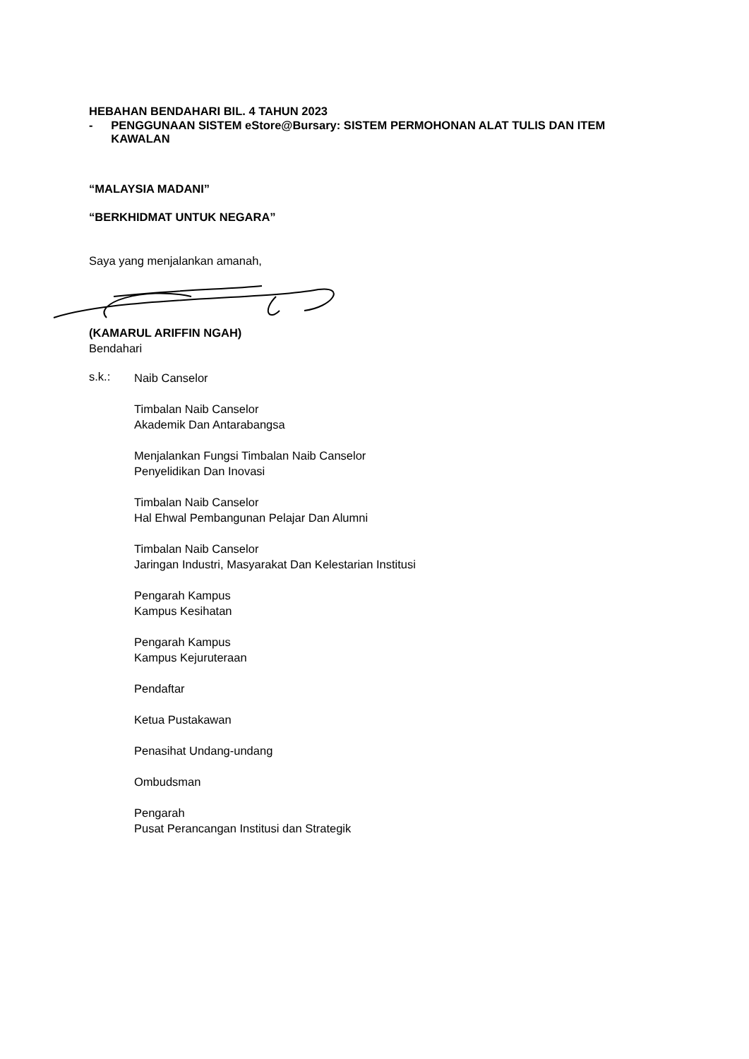HEBAHAN BENDAHARI BIL. 4 TAHUN 2023
- PENGGUNAAN SISTEM eStore@Bursary: SISTEM PERMOHONAN ALAT TULIS DAN ITEM KAWALAN
“MALAYSIA MADANI”
“BERKHIDMAT UNTUK NEGARA”
Saya yang menjalankan amanah,
(KAMARUL ARIFFIN NGAH)
Bendahari
s.k.:
Naib Canselor
Timbalan Naib Canselor
Akademik Dan Antarabangsa
Menjalankan Fungsi Timbalan Naib Canselor
Penyelidikan Dan Inovasi
Timbalan Naib Canselor
Hal Ehwal Pembangunan Pelajar Dan Alumni
Timbalan Naib Canselor
Jaringan Industri, Masyarakat Dan Kelestarian Institusi
Pengarah Kampus
Kampus Kesihatan
Pengarah Kampus
Kampus Kejuruteraan
Pendaftar
Ketua Pustakawan
Penasihat Undang-undang
Ombudsman
Pengarah
Pusat Perancangan Institusi dan Strategik